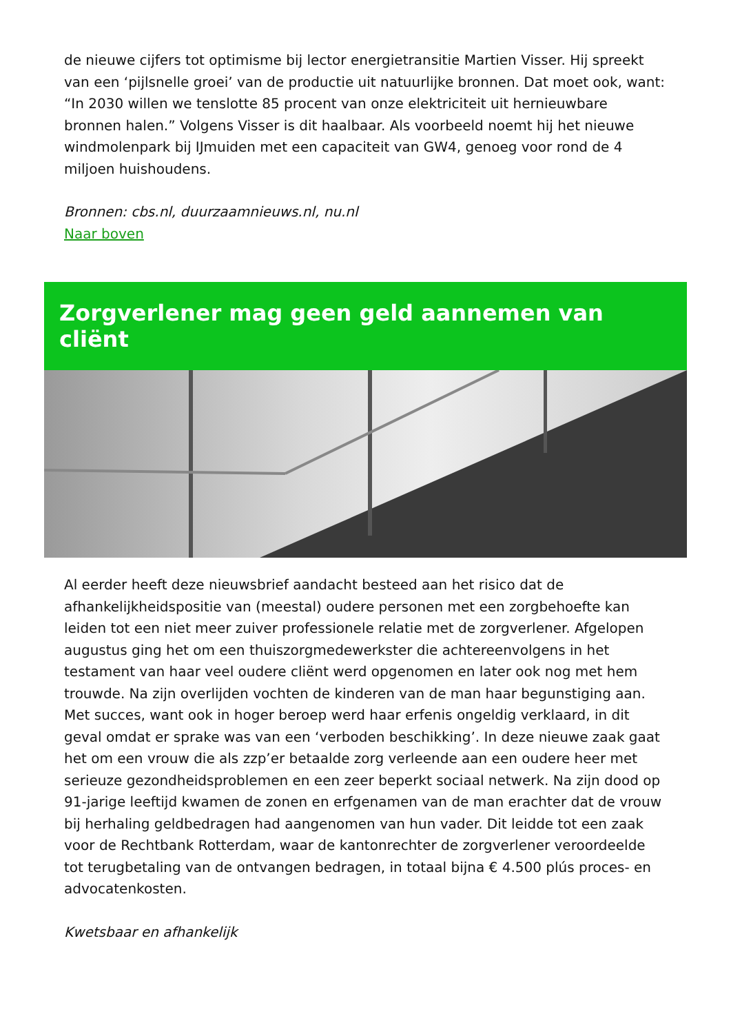de nieuwe cijfers tot optimisme bij lector energietransitie Martien Visser. Hij spreekt van een ‘pijlsnelle groei’ van de productie uit natuurlijke bronnen. Dat moet ook, want: “In 2030 willen we tenslotte 85 procent van onze elektriciteit uit hernieuwbare bronnen halen.” Volgens Visser is dit haalbaar. Als voorbeeld noemt hij het nieuwe windmolenpark bij IJmuiden met een capaciteit van GW4, genoeg voor rond de 4 miljoen huishoudens.
Bronnen: cbs.nl, duurzaamnieuws.nl, nu.nl
Naar boven
Zorgverlener mag geen geld aannemen van cliënt
Al eerder heeft deze nieuwsbrief aandacht besteed aan het risico dat de afhankelijkheidspositie van (meestal) oudere personen met een zorgbehoefte kan leiden tot een niet meer zuiver professionele relatie met de zorgverlener. Afgelopen augustus ging het om een thuiszorgmedewerkster die achtereenvolgens in het testament van haar veel oudere cliënt werd opgenomen en later ook nog met hem trouwde. Na zijn overlijden vochten de kinderen van de man haar begunstiging aan. Met succes, want ook in hoger beroep werd haar erfenis ongeldig verklaard, in dit geval omdat er sprake was van een ‘verboden beschikking’. In deze nieuwe zaak gaat het om een vrouw die als zzp’er betaalde zorg verleende aan een oudere heer met serieuze gezondheidsproblemen en een zeer beperkt sociaal netwerk. Na zijn dood op 91-jarige leeftijd kwamen de zonen en erfgenamen van de man erachter dat de vrouw bij herhaling geldbedragen had aangenomen van hun vader. Dit leidde tot een zaak voor de Rechtbank Rotterdam, waar de kantonrechter de zorgverlener veroordeelde tot terugbetaling van de ontvangen bedragen, in totaal bijna € 4.500 plús proces- en advocatenkosten.
Kwetsbaar en afhankelijk